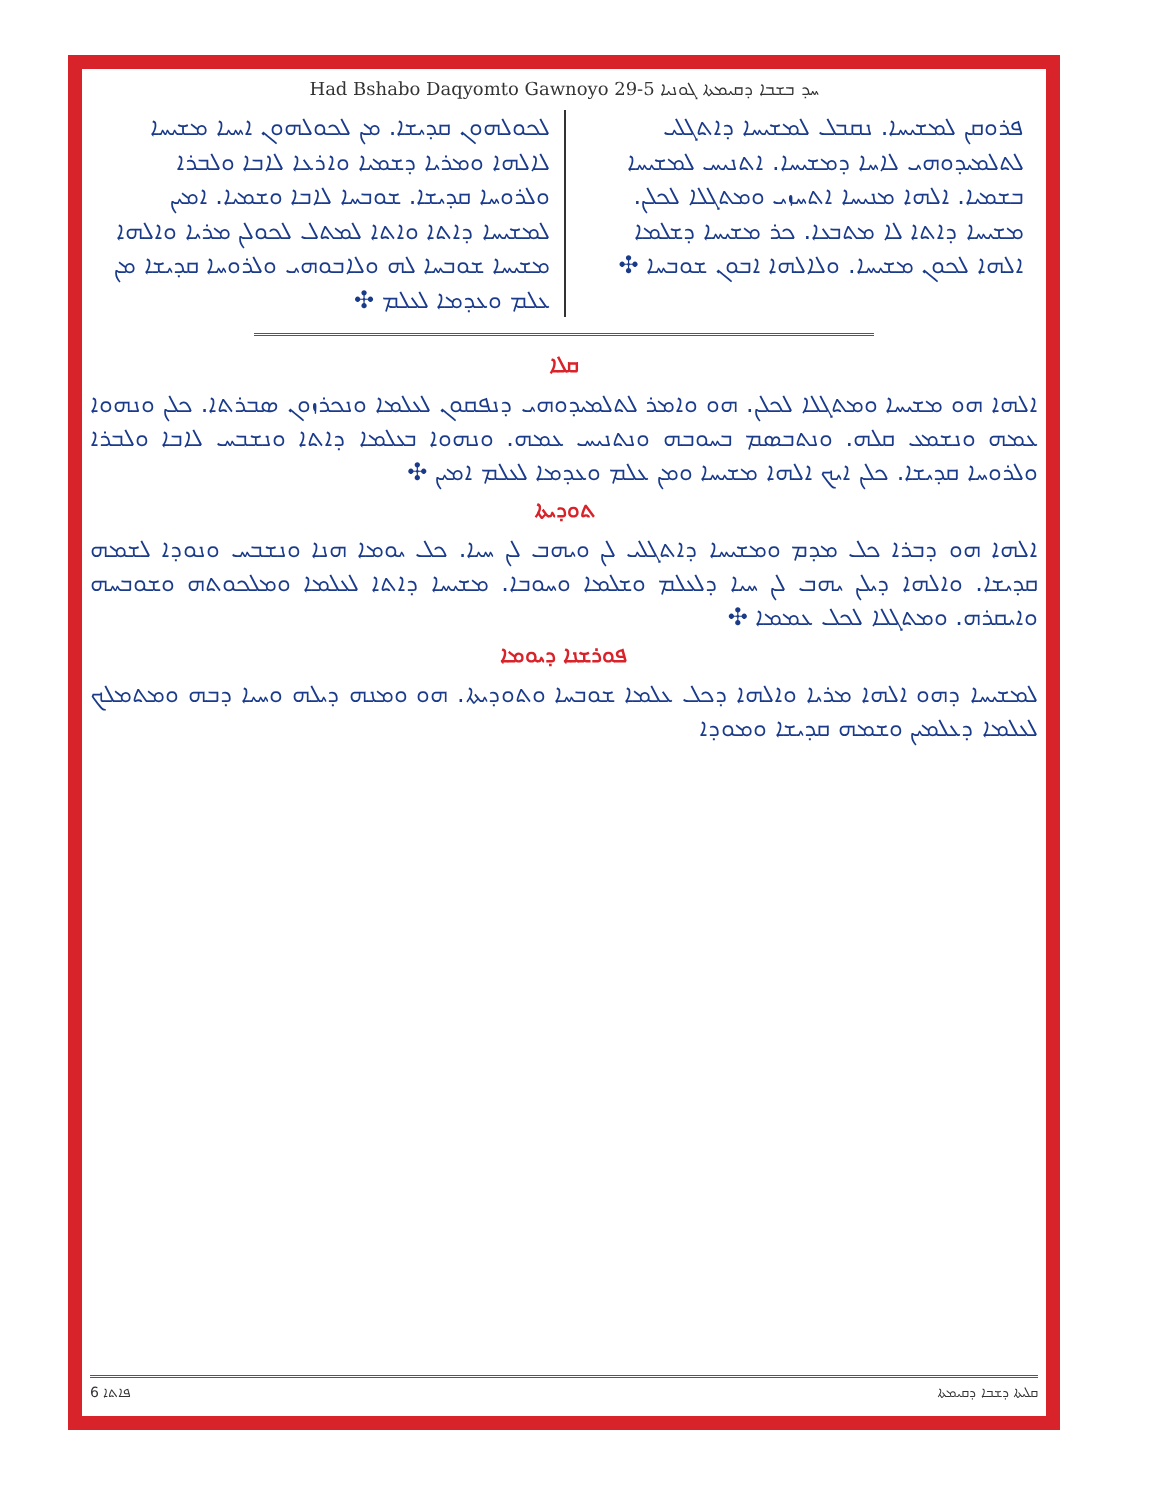Had Bshabo Daqyomto Gawnoyo 29-5 ܚܕ ܒܫܒܐ ܕܩܝܡܬܐ ܓܘܢܝܐ
ܦܪܘܩܢ ܠܡܫܝܚܐ. ܢܩܒܠ ܠܡܫܝܚܐ ܕܐܬܓܠܝ ܠܬܠܡܝܕܘܗܝ ܠܐܚܐ ܕܡܫܝܚܐ. ܐܬܢܝܚ ܠܡܫܝܚܐ ܒܫܡܝܐ. ܐܠܗܐ ܡܢܝܚܐ ܐܬܚܙܝ ܘܡܬܓܠܐ ܠܟܠܢ. ܡܫܝܚܐ ܕܐܬܐ ܠܐ ܡܬܒܥܐ. ܟܪ ܡܫܝܚܐ ܕܫܠܡܐ ܐܠܗܐ ܠܟܘܢ ܡܫܝܚܐ. ܘܠܐܠܗܐ ܐܒܘܢ ܫܘܒܚܐ ✣
ܠܟܘܠܗܘܢ ܩܕܝܫܐ. ܡܢ ܠܟܘܠܗܘܢ ܐܚܝܐ ܡܫܝܚܐ ܠܐܠܗܐ ܘܡܪܝܐ ܕܫܡܝܐ ܘܐܪܥܐ ܠܐܒܐ ܘܠܒܪܐ ܘܠܪܘܚܐ ܩܕܝܫܐ. ܫܘܒܚܐ ܠܐܒܐ ܘܫܡܝܐ. ܐܡܝܢ ܠܡܫܝܚܐ ܕܐܬܐ ܘܐܬܐ ܠܡܬܠ ܠܟܘܠܢ ܡܪܝܐ ܘܐܠܗܐ ܡܫܝܚܐ ܫܘܒܚܐ ܠܗ ܘܠܐܒܘܗܝ ܘܠܪܘܚܐ ܩܕܝܫܐ ܡܢ ܥܠܡ ܘܥܕܡܐ ܠܥܠܡ ✣
ܩܠܐ
ܐܠܗܐ ܗܘ ܡܫܝܚܐ ܘܡܬܓܠܐ ܠܟܠܢ. ܗܘ ܘܐܡܪ ܠܬܠܡܝܕܘܗܝ ܕܢܦܩܘܢ ܠܥܠܡܐ ܘܢܟܪܙܘܢ ܣܒܪܬܐ. ܟܠܢ ܘܢܗܘܐ ܥܡܗ ܘܢܫܡܥ ܩܠܗ. ܘܢܬܒܣܡ ܒܚܘܒܗ ܘܢܬܢܝܚ ܥܡܗ. ܘܢܗܘܐ ܒܥܠܡܐ ܕܐܬܐ ܘܢܫܒܚ ܠܐܒܐ ܘܠܒܪܐ ܘܠܪܘܚܐ ܩܕܝܫܐ. ܟܠܢ ܐܝܟ ܐܠܗܐ ܡܫܝܚܐ ܘܡܢ ܥܠܡ ܘܥܕܡܐ ܠܥܠܡ ܐܡܝܢ ✣
ܬܘܕܝܬܐ
ܐܠܗܐ ܗܘ ܕܒܪܐ ܟܠ ܡܕܡ ܘܡܫܝܚܐ ܕܐܬܓܠܝ ܠܢ ܘܝܗܒ ܠܢ ܚܝܐ. ܟܠ ܝܘܡܐ ܗܢܐ ܘܢܫܒܚ ܘܢܘܕܐ ܠܫܡܗ ܩܕܝܫܐ. ܘܐܠܗܐ ܕܝܠܢ ܝܗܒ ܠܢ ܚܝܐ ܕܠܥܠܡ ܘܫܠܡܐ ܘܚܘܒܐ. ܡܫܝܚܐ ܕܐܬܐ ܠܥܠܡܐ ܘܡܠܟܘܬܗ ܘܫܘܒܚܗ ܘܐܝܩܪܗ. ܘܡܬܓܠܐ ܠܟܠ ܥܡܡܐ ✣
ܦܘܪܫܢܐ ܕܝܘܡܐ
ܠܡܫܝܚܐ ܕܗܘ ܐܠܗܐ ܡܪܝܐ ܘܐܠܗܐ ܕܟܠ ܥܠܡܐ ܫܘܒܚܐ ܘܬܘܕܝܬܐ. ܗܘ ܘܡܢܗ ܕܝܠܗ ܘܚܝܐ ܕܒܗ ܘܡܬܡܠܟ ܠܥܠܡܐ ܕܥܠܡܝܢ ܘܫܡܗ ܩܕܝܫܐ ܘܡܘܕܐ
6 ܦܐܬܐ ܩܠܝܬܐ ܕܫܒܐ ܕܩܝܡܬܐ